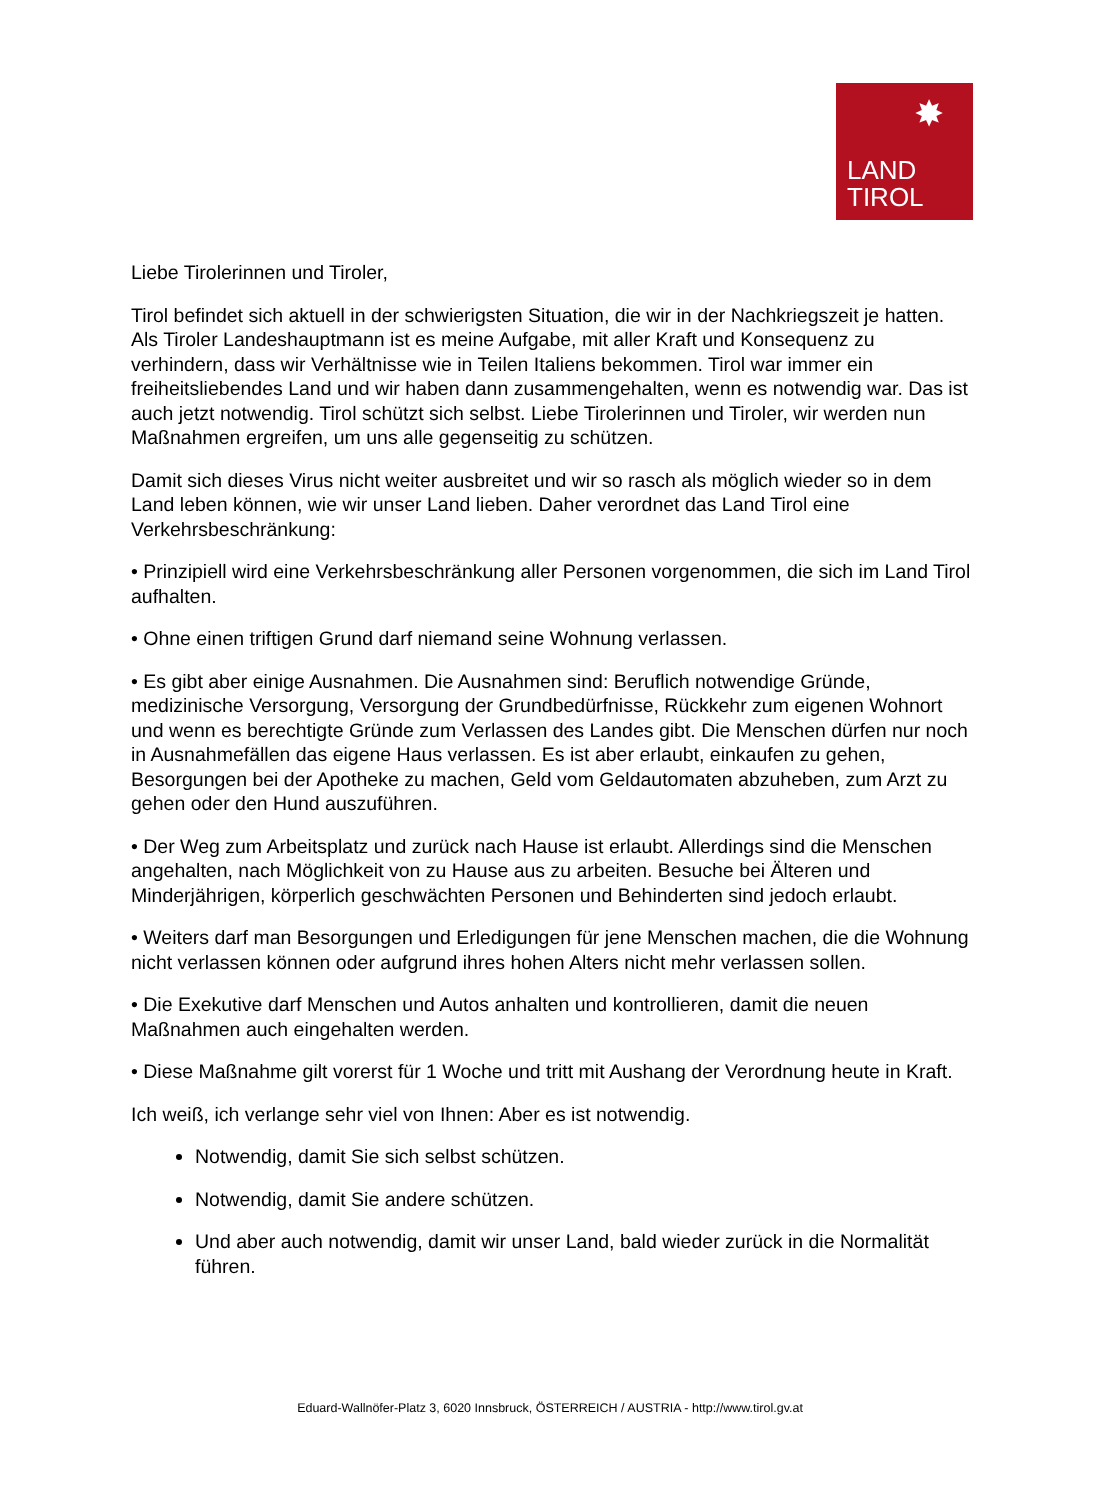✸
LAND
TIROL
Liebe Tirolerinnen und Tiroler,
Tirol befindet sich aktuell in der schwierigsten Situation, die wir in der Nachkriegszeit je hatten. Als Tiroler Landeshauptmann ist es meine Aufgabe, mit aller Kraft und Konsequenz zu verhindern, dass wir Verhältnisse wie in Teilen Italiens bekommen. Tirol war immer ein freiheitsliebendes Land und wir haben dann zusammengehalten, wenn es notwendig war. Das ist auch jetzt notwendig. Tirol schützt sich selbst. Liebe Tirolerinnen und Tiroler, wir werden nun Maßnahmen ergreifen, um uns alle gegenseitig zu schützen.
Damit sich dieses Virus nicht weiter ausbreitet und wir so rasch als möglich wieder so in dem Land leben können, wie wir unser Land lieben. Daher verordnet das Land Tirol eine Verkehrsbeschränkung:
• Prinzipiell wird eine Verkehrsbeschränkung aller Personen vorgenommen, die sich im Land Tirol aufhalten.
• Ohne einen triftigen Grund darf niemand seine Wohnung verlassen.
• Es gibt aber einige Ausnahmen. Die Ausnahmen sind: Beruflich notwendige Gründe, medizinische Versorgung, Versorgung der Grundbedürfnisse, Rückkehr zum eigenen Wohnort und wenn es berechtigte Gründe zum Verlassen des Landes gibt. Die Menschen dürfen nur noch in Ausnahmefällen das eigene Haus verlassen. Es ist aber erlaubt, einkaufen zu gehen, Besorgungen bei der Apotheke zu machen, Geld vom Geldautomaten abzuheben, zum Arzt zu gehen oder den Hund auszuführen.
• Der Weg zum Arbeitsplatz und zurück nach Hause ist erlaubt. Allerdings sind die Menschen angehalten, nach Möglichkeit von zu Hause aus zu arbeiten. Besuche bei Älteren und Minderjährigen, körperlich geschwächten Personen und Behinderten sind jedoch erlaubt.
• Weiters darf man Besorgungen und Erledigungen für jene Menschen machen, die die Wohnung nicht verlassen können oder aufgrund ihres hohen Alters nicht mehr verlassen sollen.
• Die Exekutive darf Menschen und Autos anhalten und kontrollieren, damit die neuen Maßnahmen auch eingehalten werden.
• Diese Maßnahme gilt vorerst für 1 Woche und tritt mit Aushang der Verordnung heute in Kraft.
Ich weiß, ich verlange sehr viel von Ihnen: Aber es ist notwendig.
Notwendig, damit Sie sich selbst schützen.
Notwendig, damit Sie andere schützen.
Und aber auch notwendig, damit wir unser Land, bald wieder zurück in die Normalität führen.
Eduard-Wallnöfer-Platz 3, 6020 Innsbruck, ÖSTERREICH / AUSTRIA - http://www.tirol.gv.at